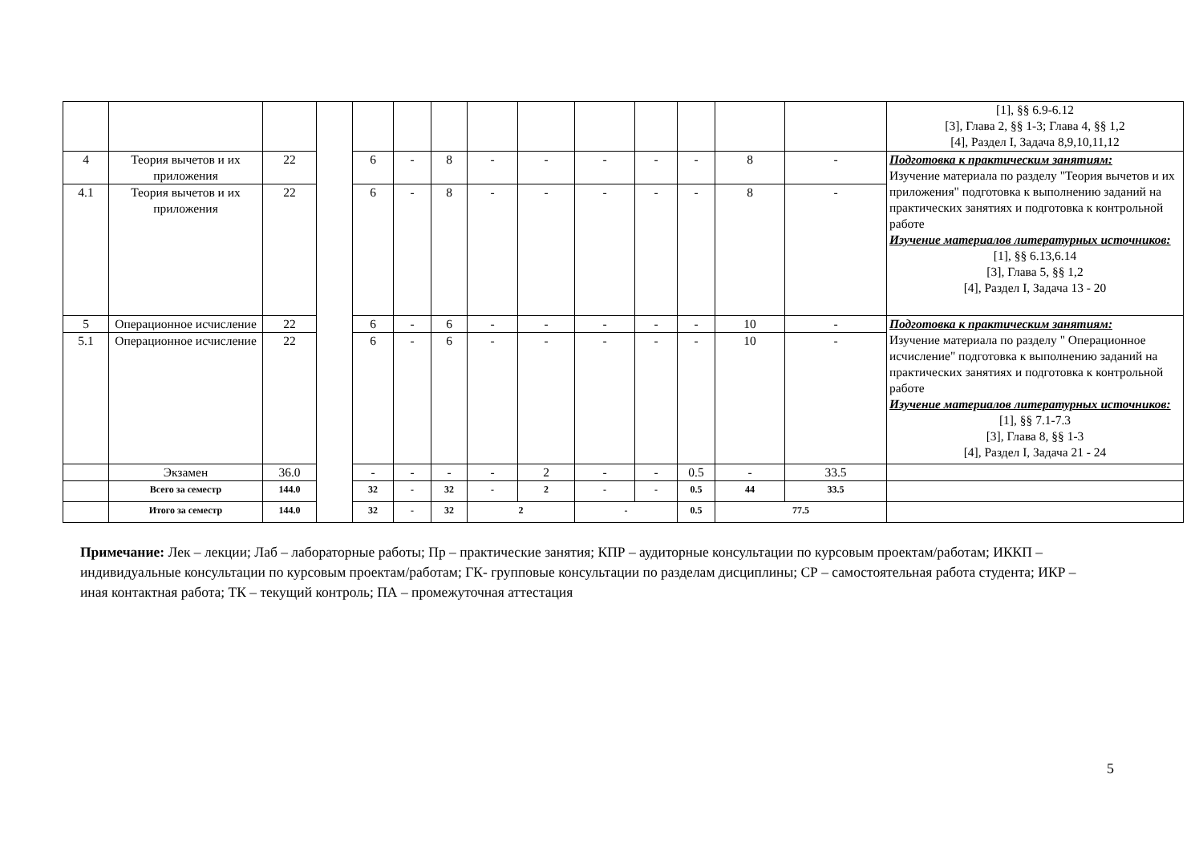| | | | | | | | | | | | | | | [1], §§ 6.9-6.12 [3], Глава 2, §§ 1-3; Глава 4, §§ 1,2 [4], Раздел I, Задача 8,9,10,11,12 |
| 4 | Теория вычетов и их приложения | 22 | | 6 | - | 8 | - | - | - | - | - | 8 | - | Подготовка к практическим занятиям: Изучение материала по разделу "Теория вычетов и их приложения" подготовка к выполнению заданий на практических занятиях и подготовка к контрольной работе Изучение материалов литературных источников: [1], §§ 6.13,6.14 [3], Глава 5, §§ 1,2 [4], Раздел I, Задача 13 - 20 |
| 4.1 | Теория вычетов и их приложения | 22 | | 6 | - | 8 | - | - | - | - | - | 8 | - | |
| 5 | Операционное исчисление | 22 | | 6 | - | 6 | - | - | - | - | - | 10 | - | Подготовка к практическим занятиям: Изучение материала по разделу " Операционное исчисление" подготовка к выполнению заданий на практических занятиях и подготовка к контрольной работе Изучение материалов литературных источников: [1], §§ 7.1-7.3 [3], Глава 8, §§ 1-3 [4], Раздел I, Задача 21 - 24 |
| 5.1 | Операционное исчисление | 22 | | 6 | - | 6 | - | - | - | - | - | 10 | - | |
| | Экзамен | 36.0 | | - | - | - | - | 2 | - | - | 0.5 | - | 33.5 | |
| | Всего за семестр | 144.0 | | 32 | - | 32 | - | 2 | - | - | 0.5 | 44 | 33.5 | |
| | Итого за семестр | 144.0 | | 32 | - | 32 | 2 | | - | | 0.5 | 77.5 | | |
Примечание: Лек – лекции; Лаб – лабораторные работы; Пр – практические занятия; КПР – аудиторные консультации по курсовым проектам/работам; ИККП – индивидуальные консультации по курсовым проектам/работам; ГК- групповые консультации по разделам дисциплины; СР – самостоятельная работа студента; ИКР – иная контактная работа; ТК – текущий контроль; ПА – промежуточная аттестация
5